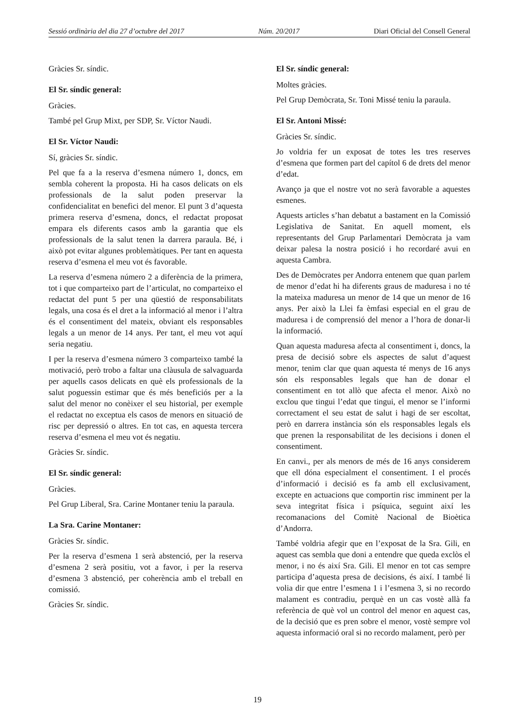Sessió ordinària del dia 27 d’octubre del 2017 Núm. 20/2017 Diari Oficial del Consell General
Gràcies Sr. síndic.
El Sr. síndic general:
Gràcies.
També pel Grup Mixt, per SDP, Sr. Víctor Naudi.
El Sr. Víctor Naudi:
Sí, gràcies Sr. síndic.
Pel que fa a la reserva d’esmena número 1, doncs, em sembla coherent la proposta. Hi ha casos delicats on els professionals de la salut poden preservar la confidencialitat en benefici del menor. El punt 3 d’aquesta primera reserva d’esmena, doncs, el redactat proposat empara els diferents casos amb la garantia que els professionals de la salut tenen la darrera paraula. Bé, i això pot evitar algunes problemàtiques. Per tant en aquesta reserva d’esmena el meu vot és favorable.
La reserva d’esmena número 2 a diferència de la primera, tot i que comparteixo part de l’articulat, no comparteixo el redactat del punt 5 per una qüestió de responsabilitats legals, una cosa és el dret a la informació al menor i l’altra és el consentiment del mateix, obviant els responsables legals a un menor de 14 anys. Per tant, el meu vot aquí seria negatiu.
I per la reserva d’esmena número 3 comparteixo també la motivació, però trobo a faltar una clàusula de salvaguarda per aquells casos delicats en què els professionals de la salut poguessin estimar que és més beneficiós per a la salut del menor no conèixer el seu historial, per exemple el redactat no exceptua els casos de menors en situació de risc per depressió o altres. En tot cas, en aquesta tercera reserva d’esmena el meu vot és negatiu.
Gràcies Sr. síndic.
El Sr. síndic general:
Gràcies.
Pel Grup Liberal, Sra. Carine Montaner teniu la paraula.
La Sra. Carine Montaner:
Gràcies Sr. síndic.
Per la reserva d’esmena 1 serà abstenció, per la reserva d’esmena 2 serà positiu, vot a favor, i per la reserva d’esmena 3 abstenció, per coherència amb el treball en comissió.
Gràcies Sr. síndic.
El Sr. síndic general:
Moltes gràcies.
Pel Grup Demòcrata, Sr. Toni Missé teniu la paraula.
El Sr. Antoni Missé:
Gràcies Sr. síndic.
Jo voldria fer un exposat de totes les tres reserves d’esmena que formen part del capítol 6 de drets del menor d’edat.
Avanço ja que el nostre vot no serà favorable a aquestes esmenes.
Aquests articles s’han debatut a bastament en la Comissió Legislativa de Sanitat. En aquell moment, els representants del Grup Parlamentari Demòcrata ja vam deixar palesa la nostra posició i ho recordaré avui en aquesta Cambra.
Des de Demòcrates per Andorra entenem que quan parlem de menor d’edat hi ha diferents graus de maduresa i no té la mateixa maduresa un menor de 14 que un menor de 16 anys. Per això la Llei fa èmfasi especial en el grau de maduresa i de comprensió del menor a l’hora de donar-li la informació.
Quan aquesta maduresa afecta al consentiment i, doncs, la presa de decisió sobre els aspectes de salut d’aquest menor, tenim clar que quan aquesta té menys de 16 anys són els responsables legals que han de donar el consentiment en tot allò que afecta el menor. Això no exclou que tingui l’edat que tingui, el menor se l’informi correctament el seu estat de salut i hagi de ser escoltat, però en darrera instància són els responsables legals els que prenen la responsabilitat de les decisions i donen el consentiment.
En canvi., per als menors de més de 16 anys considerem que ell dóna especialment el consentiment. I el procés d’informació i decisió es fa amb ell exclusivament, excepte en actuacions que comportin risc imminent per la seva integritat física i psíquica, seguint així les recomanacions del Comitè Nacional de Bioètica d’Andorra.
També voldria afegir que en l’exposat de la Sra. Gili, en aquest cas sembla que doni a entendre que queda exclòs el menor, i no és així Sra. Gili. El menor en tot cas sempre participa d’aquesta presa de decisions, és així. I també li volia dir que entre l’esmena 1 i l’esmena 3, si no recordo malament es contradiu, perquè en un cas vostè allà fa referència de què vol un control del menor en aquest cas, de la decisió que es pren sobre el menor, vostè sempre vol aquesta informació oral si no recordo malament, però per
19